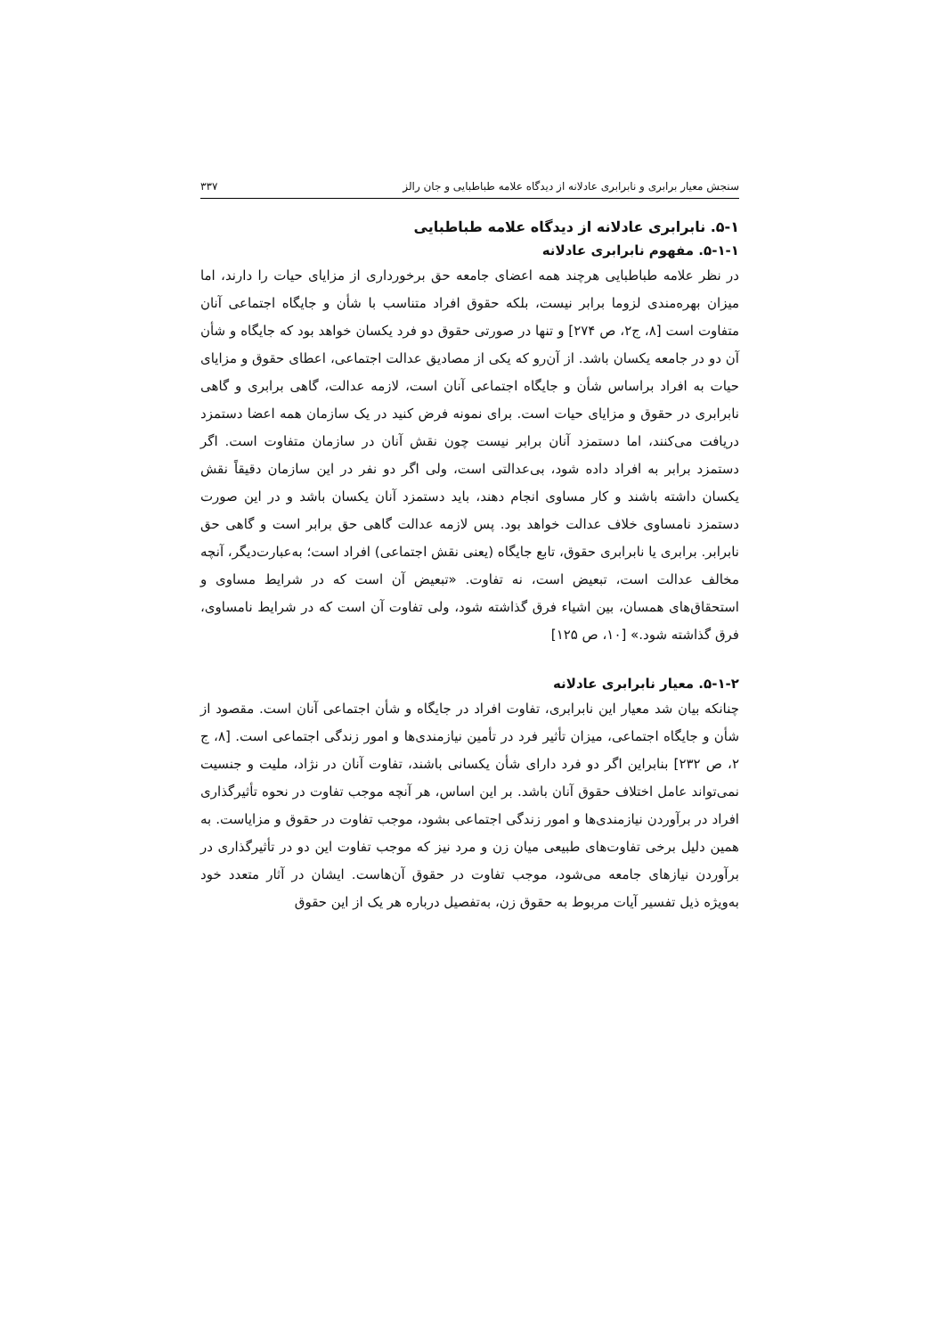سنجش معیار برابری و نابرابری عادلانه از دیدگاه علامه طباطبایی و جان رالز ۳۳۷
۵-۱. نابرابری عادلانه از دیدگاه علامه طباطبایی
۵-۱-۱. مفهوم نابرابری عادلانه
در نظر علامه طباطبایی هرچند همه اعضای جامعه حق برخورداری از مزایای حیات را دارند، اما میزان بهره‌مندی لزوما برابر نیست، بلکه حقوق افراد متناسب با شأن و جایگاه اجتماعی آنان متفاوت است [۸، ج۲، ص ۲۷۴] و تنها در صورتی حقوق دو فرد یکسان خواهد بود که جایگاه و شأن آن دو در جامعه یکسان باشد. از آن‌رو که یکی از مصادیق عدالت اجتماعی، اعطای حقوق و مزایای حیات به افراد براساس شأن و جایگاه اجتماعی آنان است، لازمه عدالت، گاهی برابری و گاهی نابرابری در حقوق و مزایای حیات است. برای نمونه فرض کنید در یک سازمان همه اعضا دستمزد دریافت می‌کنند، اما دستمزد آنان برابر نیست چون نقش آنان در سازمان متفاوت است. اگر دستمزد برابر به افراد داده شود، بی‌عدالتی است، ولی اگر دو نفر در این سازمان دقیقاً نقش یکسان داشته باشند و کار مساوی انجام دهند، باید دستمزد آنان یکسان باشد و در این صورت دستمزد نامساوی خلاف عدالت خواهد بود. پس لازمه عدالت گاهی حق برابر است و گاهی حق نابرابر. برابری یا نابرابری حقوق، تابع جایگاه (یعنی نقش اجتماعی) افراد است؛ به‌عبارت‌دیگر، آنچه مخالف عدالت است، تبعیض است، نه تفاوت. «تبعیض آن است که در شرایط مساوی و استحقاق‌های همسان، بین اشیاء فرق گذاشته شود، ولی تفاوت آن است که در شرایط نامساوی، فرق گذاشته شود.» [۱۰، ص ۱۲۵]
۵-۱-۲. معیار نابرابری عادلانه
چنانکه بیان شد معیار این نابرابری، تفاوت افراد در جایگاه و شأن اجتماعی آنان است. مقصود از شأن و جایگاه اجتماعی، میزان تأثیر فرد در تأمین نیازمندی‌ها و امور زندگی اجتماعی است. [۸، ج ۲، ص ۲۳۲] بنابراین اگر دو فرد دارای شأن یکسانی باشند، تفاوت آنان در نژاد، ملیت و جنسیت نمی‌تواند عامل اختلاف حقوق آنان باشد. بر این اساس، هر آنچه موجب تفاوت در نحوه تأثیرگذاری افراد در برآوردن نیازمندی‌ها و امور زندگی اجتماعی بشود، موجب تفاوت در حقوق و مزایاست. به همین دلیل برخی تفاوت‌های طبیعی میان زن و مرد نیز که موجب تفاوت این دو در تأثیرگذاری در برآوردن نیازهای جامعه می‌شود، موجب تفاوت در حقوق آن‌هاست. ایشان در آثار متعدد خود به‌ویژه ذیل تفسیر آیات مربوط به حقوق زن، به‌تفصیل درباره هر یک از این حقوق